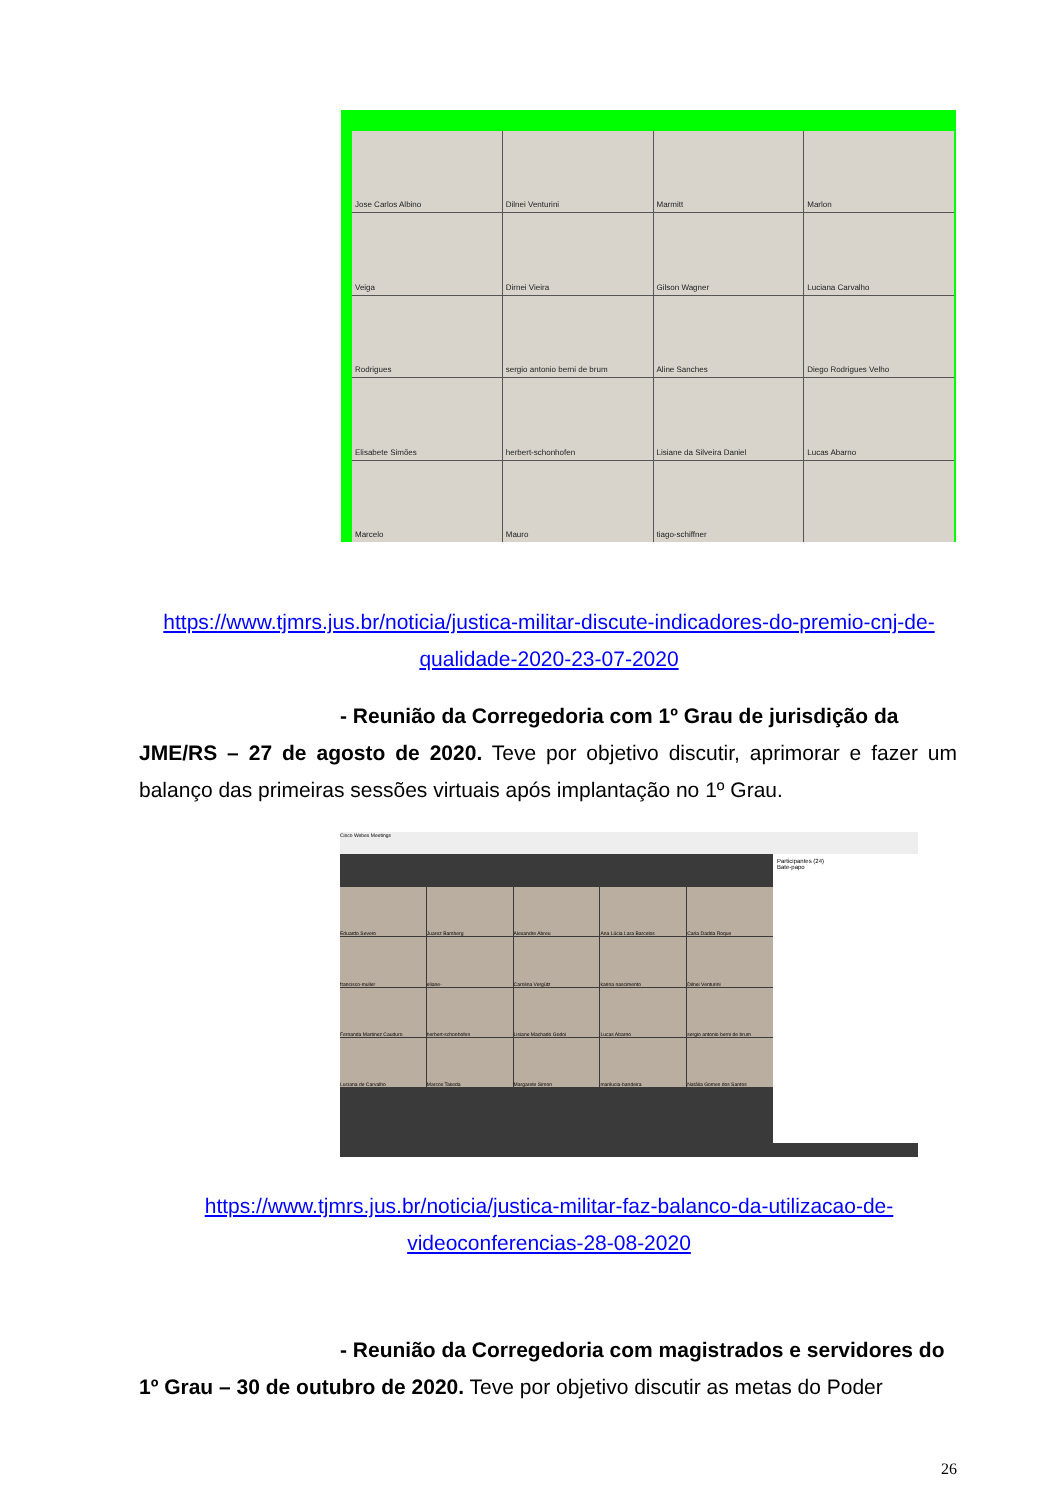Jose Carlos Albino
Dilnei Venturini
Marmitt
Marlon
Veiga
Dirnei Vieira
Gilson Wagner
Luciana Carvalho
Rodrigues
sergio antonio berni de brum
Aline Sanches
Diego Rodrigues Velho
Elisabete Simões
herbert-schonhofen
Lisiane da Silveira Daniel
Lucas Abarno
Marcelo
Mauro
tiago-schiffner
https://www.tjmrs.jus.br/noticia/justica-militar-discute-indicadores-do-premio-cnj-de-
qualidade-2020-23-07-2020
- Reunião da Corregedoria com 1º Grau de jurisdição da
JME/RS – 27 de agosto de 2020. Teve por objetivo discutir, aprimorar e fazer um balanço das primeiras sessões virtuais após implantação no 1º Grau.
Cisco Webex Meetings
Eduardo Severo
Juarez Bamberg
Alexandre Abreu
Ana Lúcia Lara Barcelos
Carla Dadda Roque
francisco-muller
eliane-
Carolina Vergütz
karina nascimento
Dilnei Venturini
Fernanda Martinez Cauduro
herbert-schonhofen
Lisiane Machado Godoi
Lucas Abarno
sergio antonio berni de brum
Luciana de Carvalho
Marcos Takeda
Margarete Simon
marilucia-bandeira
Natália Gomes dos Santos
Participantes (24)
Bate-papo
https://www.tjmrs.jus.br/noticia/justica-militar-faz-balanco-da-utilizacao-de-
videoconferencias-28-08-2020
- Reunião da Corregedoria com magistrados e servidores do
1º Grau – 30 de outubro de 2020. Teve por objetivo discutir as metas do Poder
26